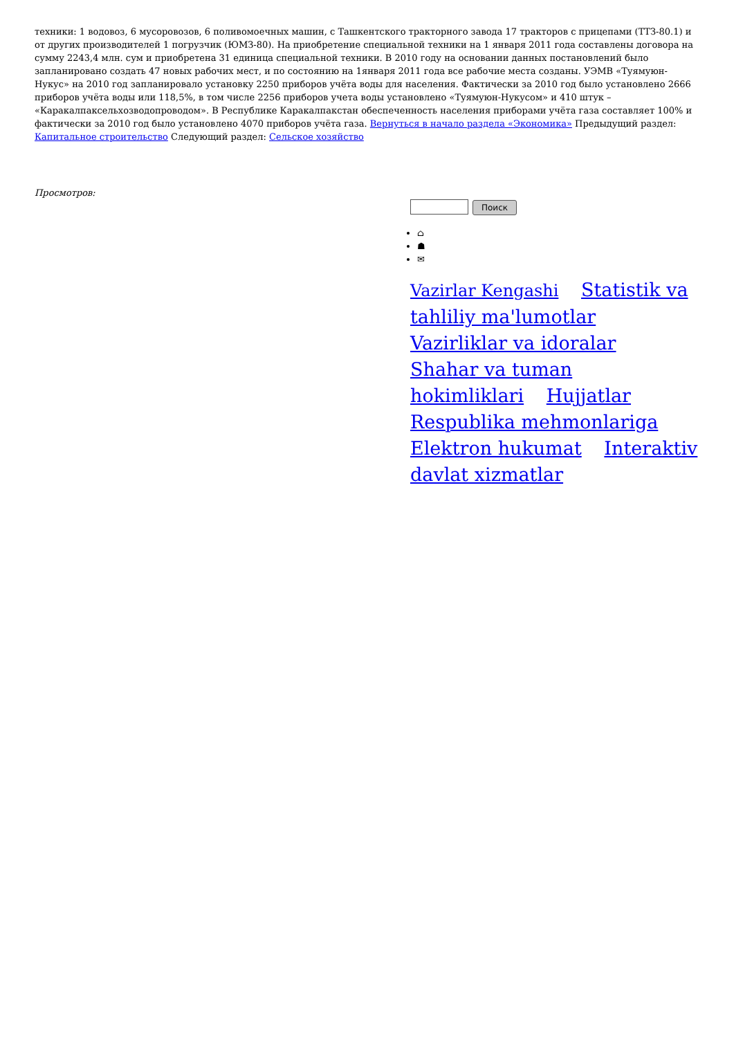техники: 1 водовоз, 6 мусоровозов, 6 поливомоечных машин, с Ташкентского тракторного завода 17 тракторов с прицепами (ТТЗ-80.1) и от других производителей 1 погрузчик (ЮМЗ-80). На приобретение специальной техники на 1 января 2011 года составлены договора на сумму 2243,4 млн. сум и приобретена 31 единица специальной техники. В 2010 году на основании данных постановлений было запланировано создать 47 новых рабочих мест, и по состоянию на 1января 2011 года все рабочие места созданы. УЭМВ «Туямуюн-Нукус» на 2010 год запланировало установку 2250 приборов учёта воды для населения. Фактически за 2010 год было установлено 2666 приборов учёта воды или 118,5%, в том числе 2256 приборов учета воды установлено «Туямуюн-Нукусом» и 410 штук – «Каракалпаксельхозводопроводом». В Республике Каракалпакстан обеспеченность населения приборами учёта газа составляет 100% и фактически за 2010 год было установлено 4070 приборов учёта газа. Вернуться в начало раздела «Экономика» Предыдущий раздел: Капитальное строительство Следующий раздел: Сельское хозяйство
Просмотров:
Поиск
⌂
☗
✉
Vazirlar Kengashi Statistik va tahliliy ma'lumotlar Vazirliklar va idoralar Shahar va tuman hokimliklari Hujjatlar Respublika mehmonlariga Elektron hukumat Interaktiv davlat xizmatlar